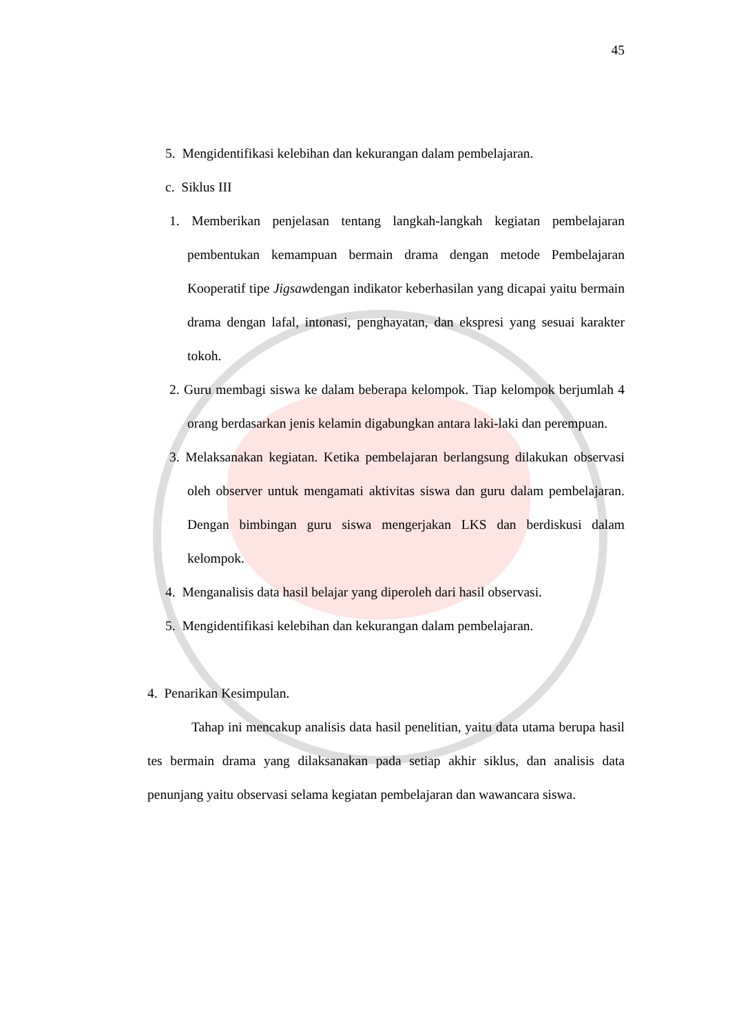45
5. Mengidentifikasi kelebihan dan kekurangan dalam pembelajaran.
c. Siklus III
1. Memberikan penjelasan tentang langkah-langkah kegiatan pembelajaran pembentukan kemampuan bermain drama dengan metode Pembelajaran Kooperatif tipe Jigsawdengan indikator keberhasilan yang dicapai yaitu bermain drama dengan lafal, intonasi, penghayatan, dan ekspresi yang sesuai karakter tokoh.
2. Guru membagi siswa ke dalam beberapa kelompok. Tiap kelompok berjumlah 4 orang berdasarkan jenis kelamin digabungkan antara laki-laki dan perempuan.
3. Melaksanakan kegiatan. Ketika pembelajaran berlangsung dilakukan observasi oleh observer untuk mengamati aktivitas siswa dan guru dalam pembelajaran. Dengan bimbingan guru siswa mengerjakan LKS dan berdiskusi dalam kelompok.
4. Menganalisis data hasil belajar yang diperoleh dari hasil observasi.
5. Mengidentifikasi kelebihan dan kekurangan dalam pembelajaran.
4. Penarikan Kesimpulan.
Tahap ini mencakup analisis data hasil penelitian, yaitu data utama berupa hasil tes bermain drama yang dilaksanakan pada setiap akhir siklus, dan analisis data penunjang yaitu observasi selama kegiatan pembelajaran dan wawancara siswa.